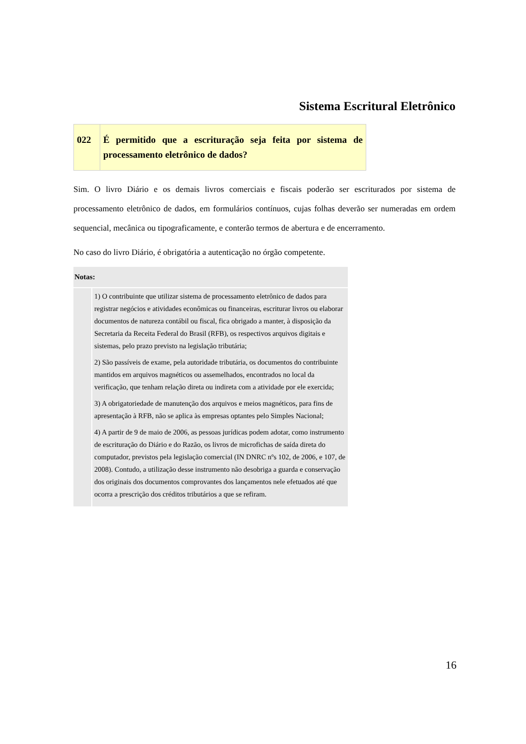Sistema Escritural Eletrônico
| 022 | É permitido que a escrituração seja feita por sistema de processamento eletrônico de dados? |
Sim. O livro Diário e os demais livros comerciais e fiscais poderão ser escriturados por sistema de processamento eletrônico de dados, em formulários contínuos, cujas folhas deverão ser numeradas em ordem sequencial, mecânica ou tipograficamente, e conterão termos de abertura e de encerramento.
No caso do livro Diário, é obrigatória a autenticação no órgão competente.
| Notas: | |
| --- | --- |
| | 1) O contribuinte que utilizar sistema de processamento eletrônico de dados para registrar negócios e atividades econômicas ou financeiras, escriturar livros ou elaborar documentos de natureza contábil ou fiscal, fica obrigado a manter, à disposição da Secretaria da Receita Federal do Brasil (RFB), os respectivos arquivos digitais e sistemas, pelo prazo previsto na legislação tributária; 2) São passíveis de exame, pela autoridade tributária, os documentos do contribuinte mantidos em arquivos magnéticos ou assemelhados, encontrados no local da verificação, que tenham relação direta ou indireta com a atividade por ele exercida; 3) A obrigatoriedade de manutenção dos arquivos e meios magnéticos, para fins de apresentação à RFB, não se aplica às empresas optantes pelo Simples Nacional; 4) A partir de 9 de maio de 2006, as pessoas jurídicas podem adotar, como instrumento de escrituração do Diário e do Razão, os livros de microfichas de saída direta do computador, previstos pela legislação comercial (IN DNRC nºs 102, de 2006, e 107, de 2008). Contudo, a utilização desse instrumento não desobriga a guarda e conservação dos originais dos documentos comprovantes dos lançamentos nele efetuados até que ocorra a prescrição dos créditos tributários a que se refiram. |
16